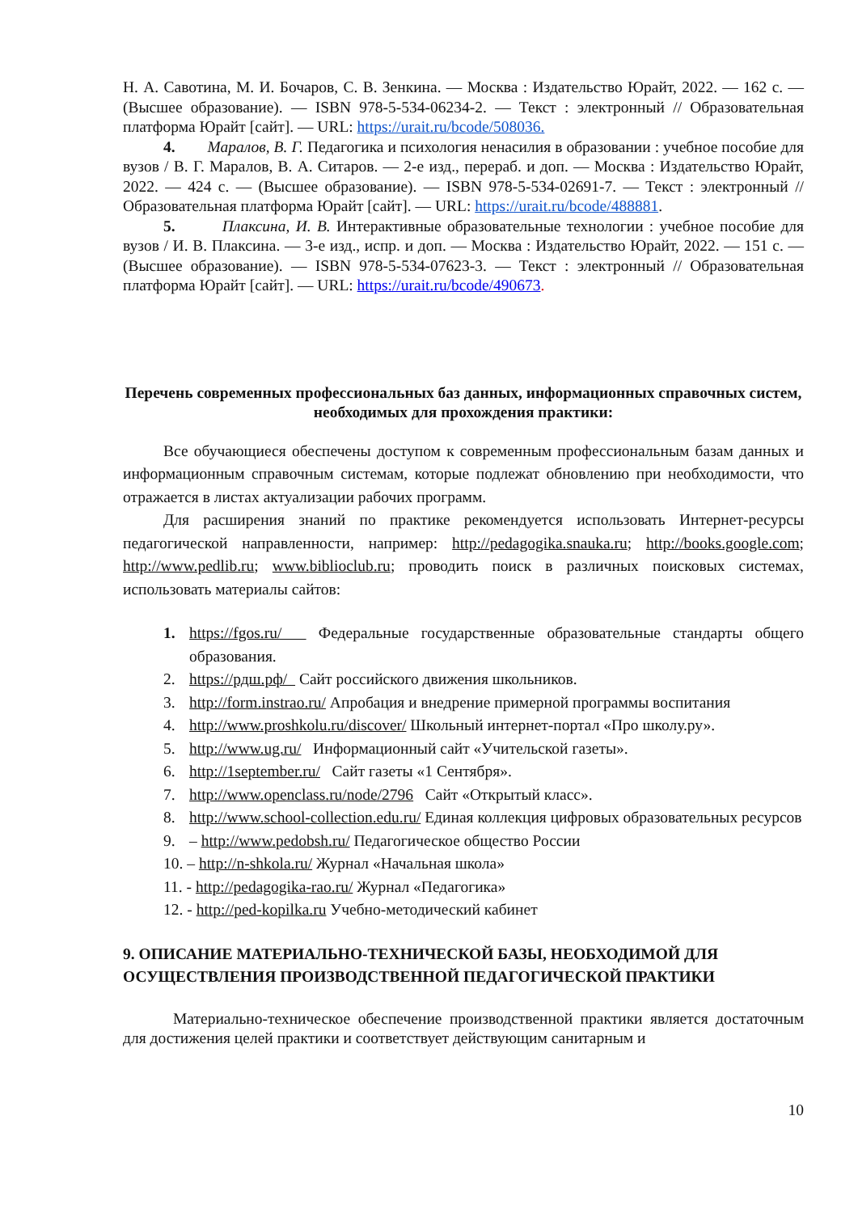Н. А. Савотина, М. И. Бочаров, С. В. Зенкина. — Москва : Издательство Юрайт, 2022. — 162 с. — (Высшее образование). — ISBN 978-5-534-06234-2. — Текст : электронный // Образовательная платформа Юрайт [сайт]. — URL: https://urait.ru/bcode/508036.
4. Маралов, В. Г. Педагогика и психология ненасилия в образовании : учебное пособие для вузов / В. Г. Маралов, В. А. Ситаров. — 2-е изд., перераб. и доп. — Москва : Издательство Юрайт, 2022. — 424 с. — (Высшее образование). — ISBN 978-5-534-02691-7. — Текст : электронный // Образовательная платформа Юрайт [сайт]. — URL: https://urait.ru/bcode/488881.
5. Плаксина, И. В. Интерактивные образовательные технологии : учебное пособие для вузов / И. В. Плаксина. — 3-е изд., испр. и доп. — Москва : Издательство Юрайт, 2022. — 151 с. — (Высшее образование). — ISBN 978-5-534-07623-3. — Текст : электронный // Образовательная платформа Юрайт [сайт]. — URL: https://urait.ru/bcode/490673.
Перечень современных профессиональных баз данных, информационных справочных систем, необходимых для прохождения практики:
Все обучающиеся обеспечены доступом к современным профессиональным базам данных и информационным справочным системам, которые подлежат обновлению при необходимости, что отражается в листах актуализации рабочих программ.
Для расширения знаний по практике рекомендуется использовать Интернет-ресурсы педагогической направленности, например: http://pedagogika.snauka.ru; http://books.google.com; http://www.pedlib.ru; www.biblioclub.ru; проводить поиск в различных поисковых системах, использовать материалы сайтов:
1. https://fgos.ru/ Федеральные государственные образовательные стандарты общего образования.
2. https://рдш.рф/ Сайт российского движения школьников.
3. http://form.instrao.ru/ Апробация и внедрение примерной программы воспитания
4. http://www.proshkolu.ru/discover/ Школьный интернет-портал «Про школу.ру».
5. http://www.ug.ru/ Информационный сайт «Учительской газеты».
6. http://1september.ru/ Сайт газеты «1 Сентября».
7. http://www.openclass.ru/node/2796 Сайт «Открытый класс».
8. http://www.school-collection.edu.ru/ Единая коллекция цифровых образовательных ресурсов
9. – http://www.pedobsh.ru/ Педагогическое общество России
10. – http://n-shkola.ru/ Журнал «Начальная школа»
11. - http://pedagogika-rao.ru/ Журнал «Педагогика»
12. - http://ped-kopilka.ru Учебно-методический кабинет
9. ОПИСАНИЕ МАТЕРИАЛЬНО-ТЕХНИЧЕСКОЙ БАЗЫ, НЕОБХОДИМОЙ ДЛЯ ОСУЩЕСТВЛЕНИЯ ПРОИЗВОДСТВЕННОЙ ПЕДАГОГИЧЕСКОЙ ПРАКТИКИ
Материально-техническое обеспечение производственной практики является достаточным для достижения целей практики и соответствует действующим санитарным и
10